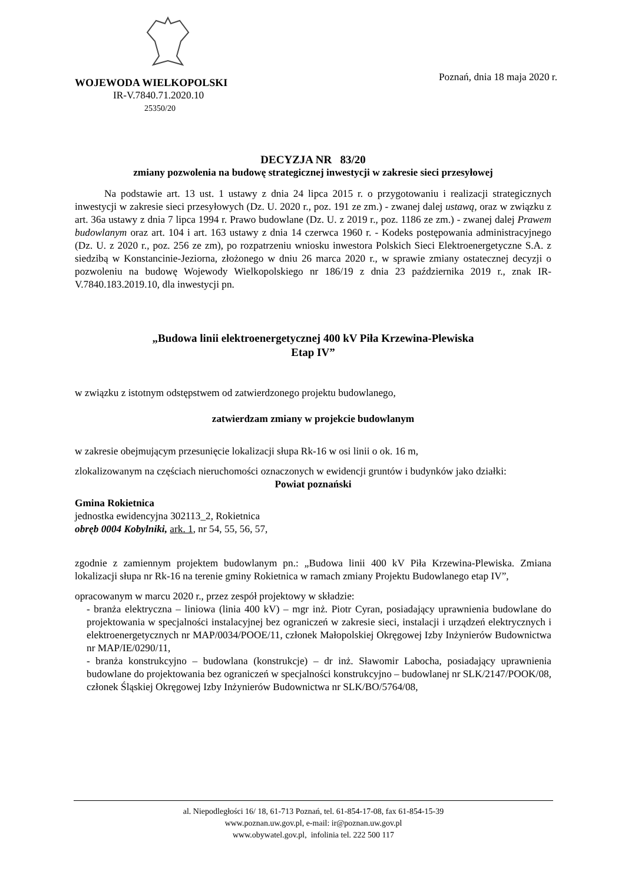WOJEWODA WIELKOPOLSKI
IR-V.7840.71.2020.10
25350/20
Poznań, dnia 18 maja 2020 r.
DECYZJA NR 83/20
zmiany pozwolenia na budowę strategicznej inwestycji w zakresie sieci przesyłowej
Na podstawie art. 13 ust. 1 ustawy z dnia 24 lipca 2015 r. o przygotowaniu i realizacji strategicznych inwestycji w zakresie sieci przesyłowych (Dz. U. 2020 r., poz. 191 ze zm.) - zwanej dalej ustawą, oraz w związku z art. 36a ustawy z dnia 7 lipca 1994 r. Prawo budowlane (Dz. U. z 2019 r., poz. 1186 ze zm.) - zwanej dalej Prawem budowlanym oraz art. 104 i art. 163 ustawy z dnia 14 czerwca 1960 r. - Kodeks postępowania administracyjnego (Dz. U. z 2020 r., poz. 256 ze zm), po rozpatrzeniu wniosku inwestora Polskich Sieci Elektroenergetyczne S.A. z siedzibą w Konstancinie-Jeziorna, złożonego w dniu 26 marca 2020 r., w sprawie zmiany ostatecznej decyzji o pozwoleniu na budowę Wojewody Wielkopolskiego nr 186/19 z dnia 23 października 2019 r., znak IR-V.7840.183.2019.10, dla inwestycji pn.
„Budowa linii elektroenergetycznej 400 kV Piła Krzewina-Plewiska
Etap IV”
w związku z istotnym odstępstwem od zatwierdzonego projektu budowlanego,
zatwierdzam zmiany w projekcie budowlanym
w zakresie obejmującym przesunięcie lokalizacji słupa Rk-16 w osi linii o ok. 16 m,
zlokalizowanym na częściach nieruchomości oznaczonych w ewidencji gruntów i budynków jako działki:
Powiat poznański
Gmina Rokietnica
jednostka ewidencyjna 302113_2, Rokietnica
obręb 0004 Kobylniki, ark. 1, nr 54, 55, 56, 57,
zgodnie z zamiennym projektem budowlanym pn.: „Budowa linii 400 kV Piła Krzewina-Plewiska. Zmiana lokalizacji słupa nr Rk-16 na terenie gminy Rokietnica w ramach zmiany Projektu Budowlanego etap IV”,
opracowanym w marcu 2020 r., przez zespół projektowy w składzie:
- branża elektryczna – liniowa (linia 400 kV) – mgr inż. Piotr Cyran, posiadający uprawnienia budowlane do projektowania w specjalności instalacyjnej bez ograniczeń w zakresie sieci, instalacji i urządzeń elektrycznych i elektroenergetycznych nr MAP/0034/POOE/11, członek Małopolskiej Okręgowej Izby Inżynierów Budownictwa nr MAP/IE/0290/11,
- branża konstrukcyjno – budowlana (konstrukcje) – dr inż. Sławomir Labocha, posiadający uprawnienia budowlane do projektowania bez ograniczeń w specjalności konstrukcyjno – budowlanej nr SLK/2147/POOK/08, członek Śląskiej Okręgowej Izby Inżynierów Budownictwa nr SLK/BO/5764/08,
al. Niepodległości 16/ 18, 61-713 Poznań, tel. 61-854-17-08, fax 61-854-15-39
www.poznan.uw.gov.pl, e-mail: ir@poznan.uw.gov.pl
www.obywatel.gov.pl, infolinia tel. 222 500 117